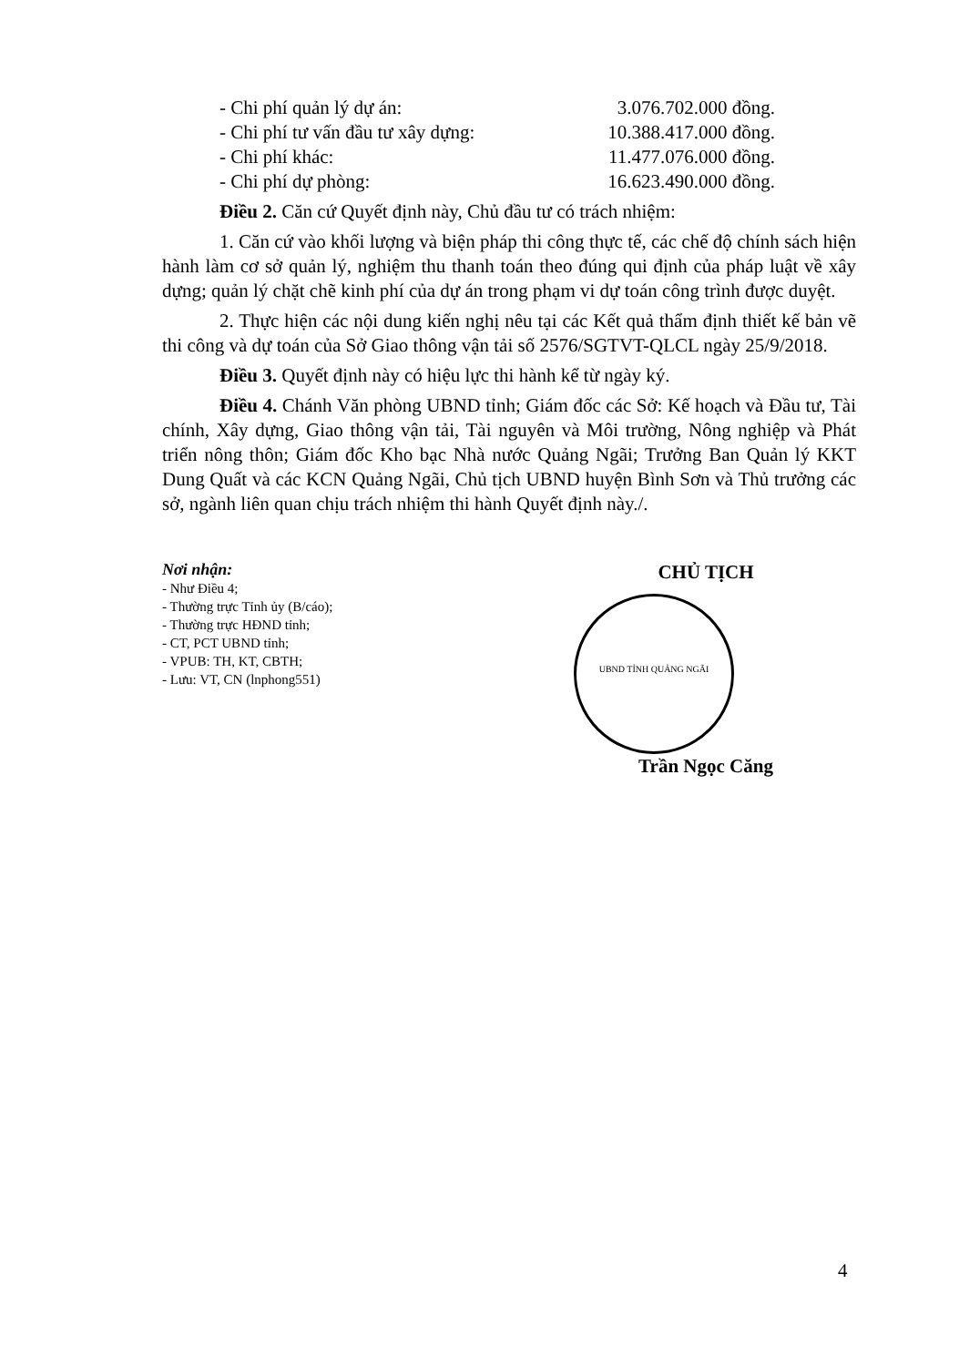- Chi phí quản lý dự án: 3.076.702.000 đồng.
- Chi phí tư vấn đầu tư xây dựng: 10.388.417.000 đồng.
- Chi phí khác: 11.477.076.000 đồng.
- Chi phí dự phòng: 16.623.490.000 đồng.
Điều 2. Căn cứ Quyết định này, Chủ đầu tư có trách nhiệm:
1. Căn cứ vào khối lượng và biện pháp thi công thực tế, các chế độ chính sách hiện hành làm cơ sở quản lý, nghiệm thu thanh toán theo đúng qui định của pháp luật về xây dựng; quản lý chặt chẽ kinh phí của dự án trong phạm vi dự toán công trình được duyệt.
2. Thực hiện các nội dung kiến nghị nêu tại các Kết quả thẩm định thiết kế bản vẽ thi công và dự toán của Sở Giao thông vận tải số 2576/SGTVT-QLCL ngày 25/9/2018.
Điều 3. Quyết định này có hiệu lực thi hành kể từ ngày ký.
Điều 4. Chánh Văn phòng UBND tỉnh; Giám đốc các Sở: Kế hoạch và Đầu tư, Tài chính, Xây dựng, Giao thông vận tải, Tài nguyên và Môi trường, Nông nghiệp và Phát triển nông thôn; Giám đốc Kho bạc Nhà nước Quảng Ngãi; Trưởng Ban Quản lý KKT Dung Quất và các KCN Quảng Ngãi, Chủ tịch UBND huyện Bình Sơn và Thủ trưởng các sở, ngành liên quan chịu trách nhiệm thi hành Quyết định này./.
Nơi nhận:
- Như Điều 4;
- Thường trực Tỉnh ủy (B/cáo);
- Thường trực HĐND tỉnh;
- CT, PCT UBND tỉnh;
- VPUB: TH, KT, CBTH;
- Lưu: VT, CN (lnphong551)
CHỦ TỊCH
UBND TỈNH QUẢNG NGÃI
Trần Ngọc Căng
4